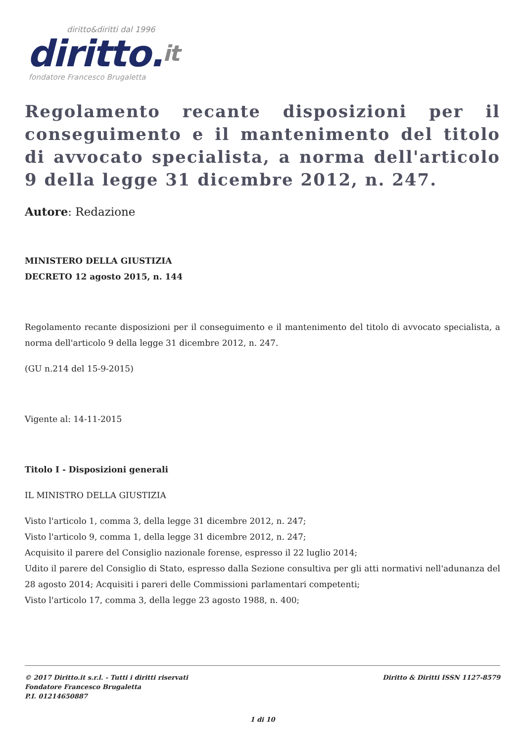diritto&diritti dal 1996
diritto.it
fondatore Francesco Brugaletta
Regolamento recante disposizioni per il conseguimento e il mantenimento del titolo di avvocato specialista, a norma dell'articolo 9 della legge 31 dicembre 2012, n. 247.
Autore: Redazione
MINISTERO DELLA GIUSTIZIA
DECRETO 12 agosto 2015, n. 144
Regolamento recante disposizioni per il conseguimento e il mantenimento del titolo di avvocato specialista, a norma dell'articolo 9 della legge 31 dicembre 2012, n. 247.
(GU n.214 del 15-9-2015)
Vigente al: 14-11-2015
Titolo I - Disposizioni generali
IL MINISTRO DELLA GIUSTIZIA
Visto l'articolo 1, comma 3, della legge 31 dicembre 2012, n. 247;
Visto l'articolo 9, comma 1, della legge 31 dicembre 2012, n. 247;
Acquisito il parere del Consiglio nazionale forense, espresso il 22 luglio 2014;
Udito il parere del Consiglio di Stato, espresso dalla Sezione consultiva per gli atti normativi nell'adunanza del 28 agosto 2014; Acquisiti i pareri delle Commissioni parlamentari competenti;
Visto l'articolo 17, comma 3, della legge 23 agosto 1988, n. 400;
Diritto & Diritti ISSN 1127-8579 © 2017 Diritto.it s.r.l. - Tutti i diritti riservati
Fondatore Francesco Brugaletta
P.I. 01214650887
1 di 10